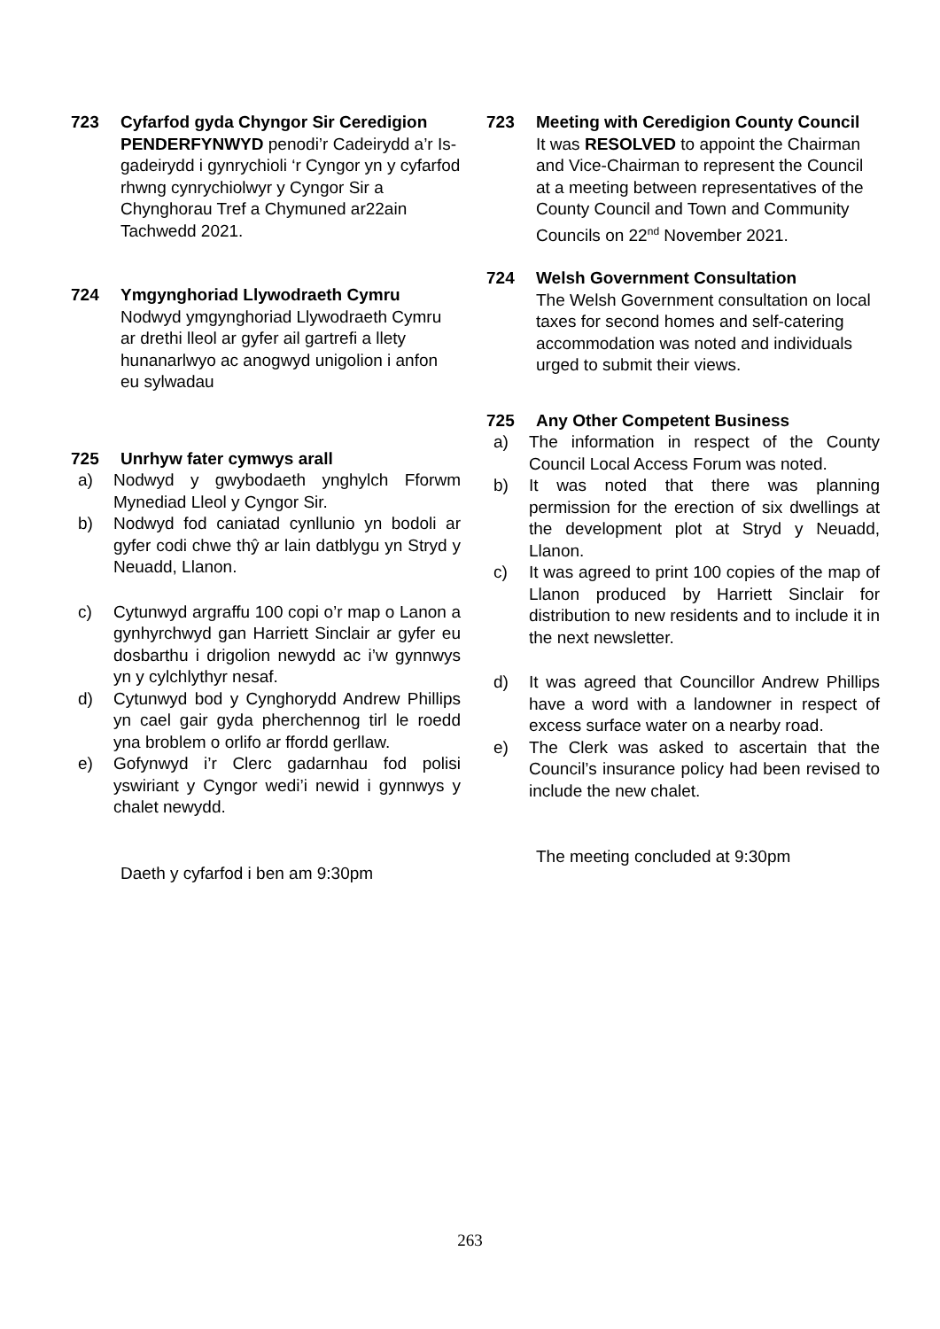723 Cyfarfod gyda Chyngor Sir Ceredigion
PENDERFYNWYD penodi’r Cadeirydd a’r Is-gadeirydd i gynrychioli ‘r Cyngor yn y cyfarfod rhwng cynrychiolwyr y Cyngor Sir a Chynghorau Tref a Chymuned ar22ain Tachwedd 2021.
724 Ymgynghoriad Llywodraeth Cymru
Nodwyd ymgynghoriad Llywodraeth Cymru ar drethi lleol ar gyfer ail gartrefi a llety hunanarlwyo ac anogwyd unigolion i anfon eu sylwadau
725 Unrhyw fater cymwys arall
a) Nodwyd y gwybodaeth ynghylch Fforwm Mynediad Lleol y Cyngor Sir.
b) Nodwyd fod caniatad cynllunio yn bodoli ar gyfer codi chwe thŷ ar lain datblygu yn Stryd y Neuadd, Llanon.
c) Cytunwyd argraffu 100 copi o’r map o Lanon a gynhyrchwyd gan Harriett Sinclair ar gyfer eu dosbarthu i drigolion newydd ac i’w gynnwys yn y cylchlythyr nesaf.
d) Cytunwyd bod y Cynghorydd Andrew Phillips yn cael gair gyda pherchennog tirl le roedd yna broblem o orlifo ar ffordd gerllaw.
e) Gofynwyd i’r Clerc gadarnhau fod polisi yswiriant y Cyngor wedi’i newid i gynnwys y chalet newydd.
Daeth y cyfarfod i ben am 9:30pm
723 Meeting with Ceredigion County Council
It was RESOLVED to appoint the Chairman and Vice-Chairman to represent the Council at a meeting between representatives of the County Council and Town and Community Councils on 22<sup>nd</sup> November 2021.
724 Welsh Government Consultation
The Welsh Government consultation on local taxes for second homes and self-catering accommodation was noted and individuals urged to submit their views.
725 Any Other Competent Business
a) The information in respect of the County Council Local Access Forum was noted.
b) It was noted that there was planning permission for the erection of six dwellings at the development plot at Stryd y Neuadd, Llanon.
c) It was agreed to print 100 copies of the map of Llanon produced by Harriett Sinclair for distribution to new residents and to include it in the next newsletter.
d) It was agreed that Councillor Andrew Phillips have a word with a landowner in respect of excess surface water on a nearby road.
e) The Clerk was asked to ascertain that the Council’s insurance policy had been revised to include the new chalet.
The meeting concluded at 9:30pm
263